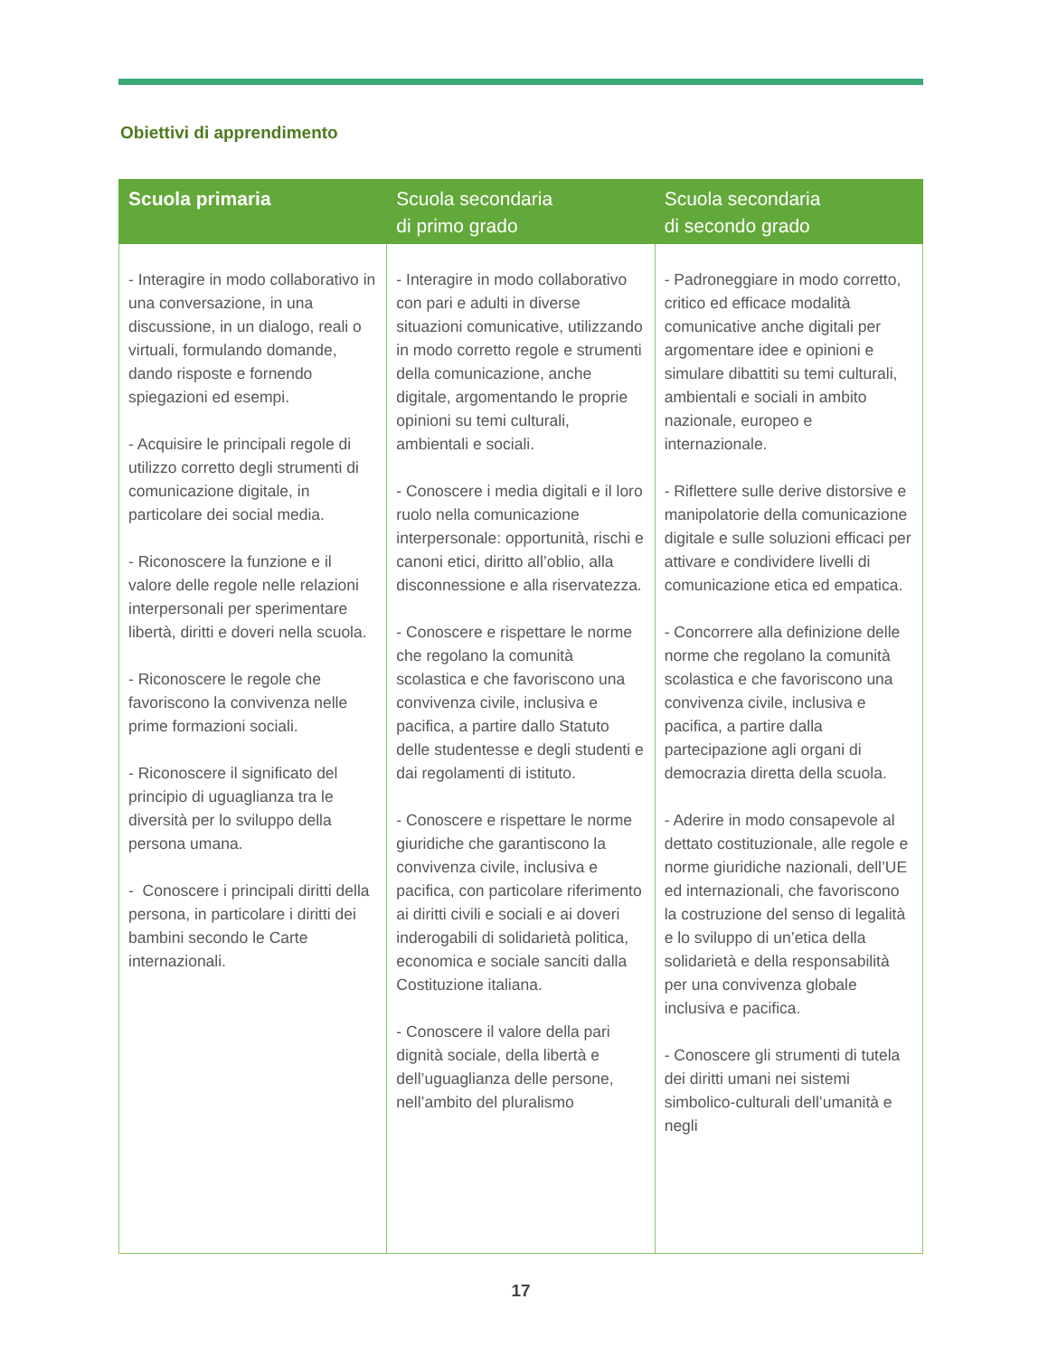Obiettivi di apprendimento
| Scuola primaria | Scuola secondaria di primo grado | Scuola secondaria di secondo grado |
| --- | --- | --- |
| - Interagire in modo collaborativo in una conversazione, in una discussione, in un dialogo, reali o virtuali, formulando domande, dando risposte e fornendo spiegazioni ed esempi. - Acquisire le principali regole di utilizzo corretto degli strumenti di comunicazione digitale, in particolare dei social media. - Riconoscere la funzione e il valore delle regole nelle relazioni interpersonali per sperimentare libertà, diritti e doveri nella scuola. - Riconoscere le regole che favoriscono la convivenza nelle prime formazioni sociali. - Riconoscere il significato del principio di uguaglianza tra le diversità per lo sviluppo della persona umana. - Conoscere i principali diritti della persona, in particolare i diritti dei bambini secondo le Carte internazionali. | - Interagire in modo collaborativo con pari e adulti in diverse situazioni comunicative, utilizzando in modo corretto regole e strumenti della comunicazione, anche digitale, argomentando le proprie opinioni su temi culturali, ambientali e sociali. - Conoscere i media digitali e il loro ruolo nella comunicazione interpersonale: opportunità, rischi e canoni etici, diritto all’oblio, alla disconnessione e alla riservatezza. - Conoscere e rispettare le norme che regolano la comunità scolastica e che favoriscono una convivenza civile, inclusiva e pacifica, a partire dallo Statuto delle studentesse e degli studenti e dai regolamenti di istituto. - Conoscere e rispettare le norme giuridiche che garantiscono la convivenza civile, inclusiva e pacifica, con particolare riferimento ai diritti civili e sociali e ai doveri inderogabili di solidarietà politica, economica e sociale sanciti dalla Costituzione italiana. - Conoscere il valore della pari dignità sociale, della libertà e dell’uguaglianza delle persone, nell’ambito del pluralismo | - Padroneggiare in modo corretto, critico ed efficace modalità comunicative anche digitali per argomentare idee e opinioni e simulare dibattiti su temi culturali, ambientali e sociali in ambito nazionale, europeo e internazionale. - Riflettere sulle derive distorsive e manipolatorie della comunicazione digitale e sulle soluzioni efficaci per attivare e condividere livelli di comunicazione etica ed empatica. - Concorrere alla definizione delle norme che regolano la comunità scolastica e che favoriscono una convivenza civile, inclusiva e pacifica, a partire dalla partecipazione agli organi di democrazia diretta della scuola. - Aderire in modo consapevole al dettato costituzionale, alle regole e norme giuridiche nazionali, dell’UE ed internazionali, che favoriscono la costruzione del senso di legalità e lo sviluppo di un’etica della solidarietà e della responsabilità per una convivenza globale inclusiva e pacifica. - Conoscere gli strumenti di tutela dei diritti umani nei sistemi simbolico-culturali dell’umanità e negli |
17